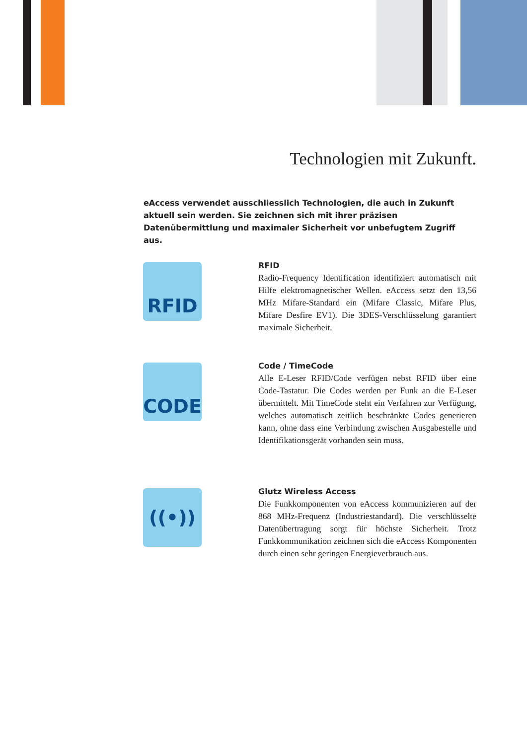Technologien mit Zukunft.
eAccess verwendet ausschliesslich Technologien, die auch in Zukunft aktuell sein werden. Sie zeichnen sich mit ihrer präzisen Datenübermittlung und maximaler Sicherheit vor unbefugtem Zugriff aus.
RFID
RFID
Radio-Frequency Identification identifiziert automatisch mit Hilfe elektromagnetischer Wellen. eAccess setzt den 13,56 MHz Mifare-Standard ein (Mifare Classic, Mifare Plus, Mifare Desfire EV1). Die 3DES-Verschlüsselung garantiert maximale Sicherheit.
CODE
Code / TimeCode
Alle E-Leser RFID/Code verfügen nebst RFID über eine Code-Tastatur. Die Codes werden per Funk an die E-Leser übermittelt. Mit TimeCode steht ein Verfahren zur Verfügung, welches automatisch zeitlich beschränkte Codes generieren kann, ohne dass eine Verbindung zwischen Ausgabestelle und Identifikationsgerät vorhanden sein muss.
((•))
Glutz Wireless Access
Die Funkkomponenten von eAccess kommunizieren auf der 868 MHz-Frequenz (Industriestandard). Die verschlüsselte Datenübertragung sorgt für höchste Sicherheit. Trotz Funkkommunikation zeichnen sich die eAccess Komponenten durch einen sehr geringen Energieverbrauch aus.